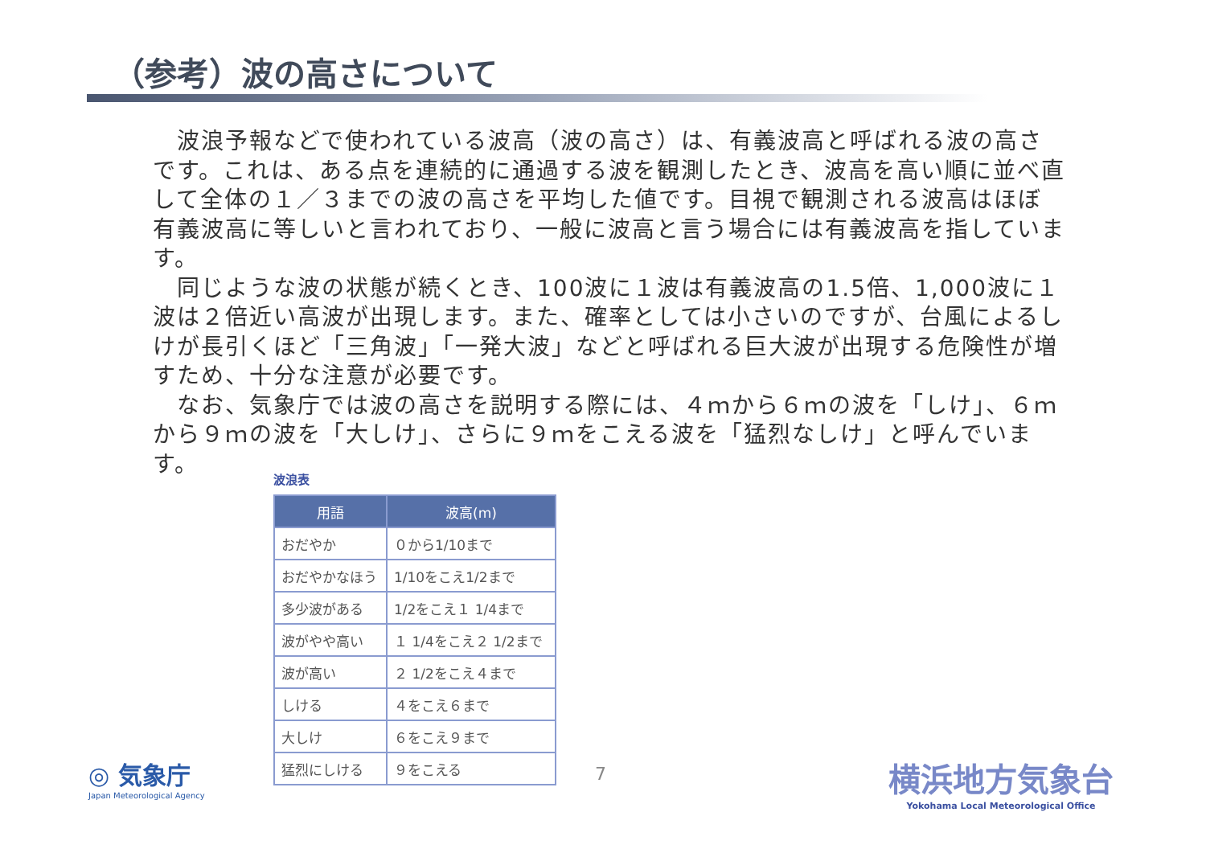（参考）波の高さについて
波浪予報などで使われている波高（波の高さ）は、有義波高と呼ばれる波の高さです。これは、ある点を連続的に通過する波を観測したとき、波高を高い順に並べ直して全体の１／３までの波の高さを平均した値です。目視で観測される波高はほぼ有義波高に等しいと言われており、一般に波高と言う場合には有義波高を指しています。
同じような波の状態が続くとき、100波に１波は有義波高の1.5倍、1,000波に１波は２倍近い高波が出現します。また、確率としては小さいのですが、台風によるしけが長引くほど「三角波」「一発大波」などと呼ばれる巨大波が出現する危険性が増すため、十分な注意が必要です。
なお、気象庁では波の高さを説明する際には、４ｍから６ｍの波を「しけ」、６ｍから９ｍの波を「大しけ」、さらに９ｍをこえる波を「猛烈なしけ」と呼んでいます。
波浪表
| 用語 | 波高(m) |
| --- | --- |
| おだやか | ０から1/10まで |
| おだやかなほう | 1/10をこえ1/2まで |
| 多少波がある | 1/2をこえ１ 1/4まで |
| 波がやや高い | １ 1/4をこえ２ 1/2まで |
| 波が高い | ２ 1/2をこえ４まで |
| しける | ４をこえ６まで |
| 大しけ | ６をこえ９まで |
| 猛烈にしける | ９をこえる |
◎ 気象庁
Japan Meteorological Agency
7
横浜地方気象台
Yokohama Local Meteorological Office